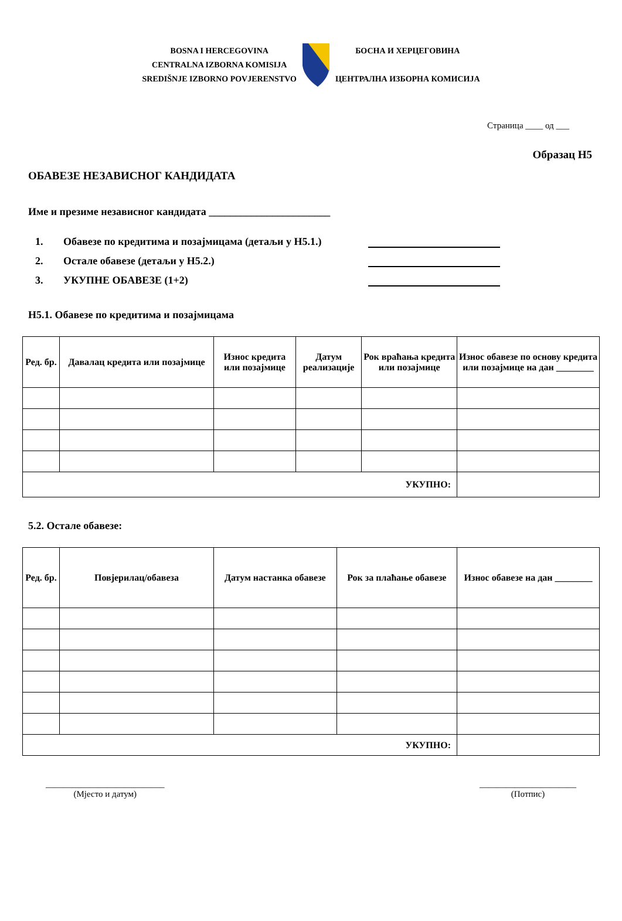BOSNA I HERCEGOVINA
CENTRALNA IZBORNA KOMISIJA
SREDIŠNJE IZBORNO POVJERENSTVO
БОСНА И ХЕРЦЕГОВИНА
ЦЕНТРАЛНА ИЗБОРНА КОМИСИЈА
Страница ____ од ___
Образац Н5
ОБАВЕЗЕ НЕЗАВИСНОГ КАНДИДАТА
Име и презиме независног кандидата _______________________
1. Обавезе по кредитима и позајмицама (детаљи у Н5.1.)
2. Остале обавезе (детаљи у Н5.2.)
3. УКУПНЕ ОБАВЕЗЕ (1+2)
Н5.1. Обавезе по кредитима и позајмицама
| Ред. бр. | Давалац кредита или позајмице | Износ кредита или позајмице | Датум реализације | Рок враћања кредита или позајмице | Износ обавезе по основу кредита или позајмице на дан ________ |
| --- | --- | --- | --- | --- | --- |
| УКУПНО: | | | | | |
5.2. Остале обавезе:
| Ред. бр. | Повјерилац/обавеза | Датум настанка обавезе | Рок за плаћање обавезе | Износ обавезе на дан ________ |
| --- | --- | --- | --- | --- |
| УКУПНО: | | | | |
___________________________
(Мјесто и датум)
______________________
(Потпис)